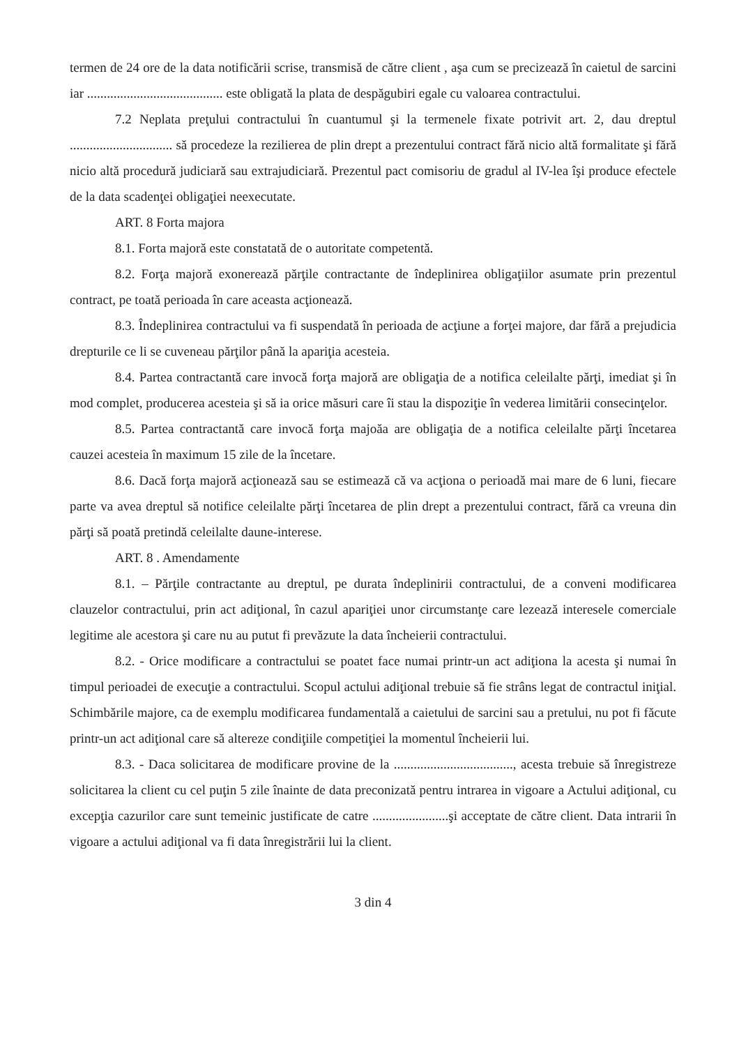termen de 24 ore de la data notificării scrise, transmisă de către client , aşa cum se precizează în caietul de sarcini iar ......................................... este obligată la plata de despăgubiri egale cu valoarea contractului.
7.2 Neplata preţului contractului în cuantumul şi la termenele fixate potrivit art. 2, dau dreptul ............................... să procedeze la rezilierea de plin drept a prezentului contract fără nicio altă formalitate şi fără nicio altă procedură judiciară sau extrajudiciară. Prezentul pact comisoriu de gradul al IV-lea îşi produce efectele de la data scadenţei obligaţiei neexecutate.
ART. 8 Forta majora
8.1. Forta majoră este constatată de o autoritate competentă.
8.2. Forţa majoră exonerează părţile contractante de îndeplinirea obligaţiilor asumate prin prezentul contract, pe toată perioada în care aceasta acţionează.
8.3. Îndeplinirea contractului va fi suspendată în perioada de acţiune a forţei majore, dar fără a prejudicia drepturile ce li se cuveneau părţilor până la apariţia acesteia.
8.4. Partea contractantă care invocă forţa majoră are obligaţia de a notifica celeilalte părţi, imediat şi în mod complet, producerea acesteia şi să ia orice măsuri care îi stau la dispoziţie în vederea limitării consecinţelor.
8.5. Partea contractantă care invocă forţa majoăa are obligaţia de a notifica celeilalte părţi încetarea cauzei acesteia în maximum 15 zile de la încetare.
8.6. Dacă forţa majoră acţionează sau se estimează că va acţiona o perioadă mai mare de 6 luni, fiecare parte va avea dreptul să notifice celeilalte părţi încetarea de plin drept a prezentului contract, fără ca vreuna din părţi să poată pretindă celeilalte daune-interese.
ART. 8 . Amendamente
8.1. – Părţile contractante au dreptul, pe durata îndeplinirii contractului, de a conveni modificarea clauzelor contractului, prin act adiţional, în cazul apariţiei unor circumstanţe care lezează interesele comerciale legitime ale acestora şi care nu au putut fi prevăzute la data încheierii contractului.
8.2. - Orice modificare a contractului se poatet face numai printr-un act adiţiona la acesta şi numai în timpul perioadei de execuţie a contractului. Scopul actului adiţional trebuie să fie strâns legat de contractul iniţial. Schimbările majore, ca de exemplu modificarea fundamentală a caietului de sarcini sau a pretului, nu pot fi făcute printr-un act adiţional care să altereze condiţiile competiţiei la momentul încheierii lui.
8.3. - Daca solicitarea de modificare provine de la ...................................., acesta trebuie să înregistreze solicitarea la client cu cel puţin 5 zile înainte de data preconizată pentru intrarea in vigoare a Actului adiţional, cu excepţia cazurilor care sunt temeinic justificate de catre .......................şi acceptate de către client. Data intrarii în vigoare a actului adiţional va fi data înregistrării lui la client.
3 din 4